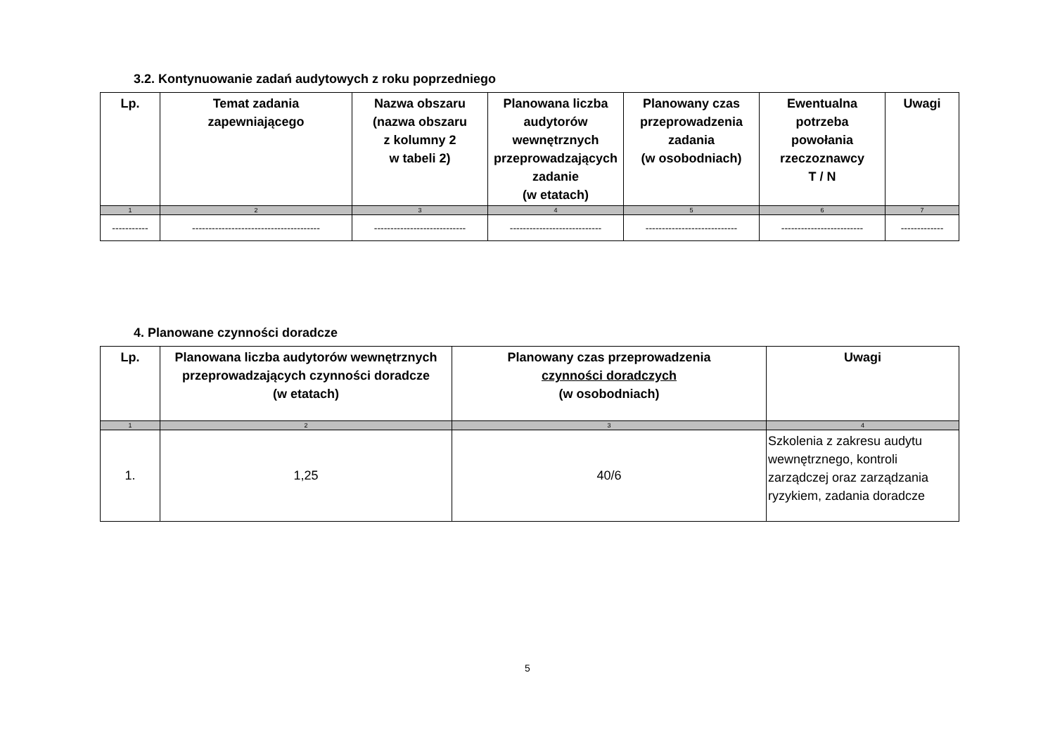3.2. Kontynuowanie zadań audytowych z roku poprzedniego
| Lp. | Temat zadania zapewniającego | Nazwa obszaru (nazwa obszaru z kolumny 2 w tabeli 2) | Planowana liczba audytorów wewnętrznych przeprowadzających zadanie (w etatach) | Planowany czas przeprowadzenia zadania (w osobodniach) | Ewentualna potrzeba powołania rzeczoznawcy T / N | Uwagi |
| --- | --- | --- | --- | --- | --- | --- |
| 1 | 2 | 3 | 4 | 5 | 6 | 7 |
| ----------- | --------------------------------------- | ---------------------------- | ---------------------------- | ---------------------------- | ------------------------- | ------------- |
4. Planowane czynności doradcze
| Lp. | Planowana liczba audytorów wewnętrznych przeprowadzających czynności doradcze (w etatach) | Planowany czas przeprowadzenia czynności doradczych (w osobodniach) | Uwagi |
| --- | --- | --- | --- |
| 1 | 2 | 3 | 4 |
| 1. | 1,25 | 40/6 | Szkolenia z zakresu audytu wewnętrznego, kontroli zarządczej oraz zarządzania ryzykiem, zadania doradcze |
5